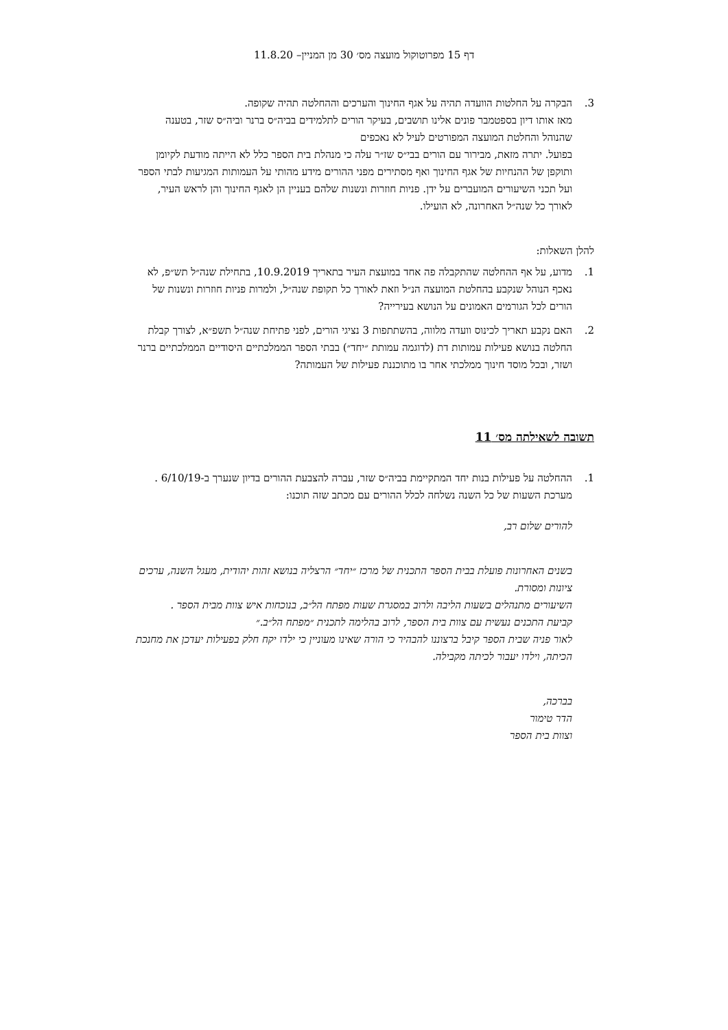דף 15 מפרוטוקול מועצה מס׳ 30 מן המניין– 11.8.20
3. הבקרה על החלטות הוועדה תהיה על אגף החינוך והערכים וההחלטה תהיה שקופה.
מאז אותו דיון בספטמבר פונים אלינו תושבים, בעיקר הורים לתלמידים בביה״ס ברנר וביה״ס שזר, בטענה שהנוהל והחלטת המועצה המפורטים לעיל לא נאכפים
בפועל. יתרה מזאת, מבירור עם הורים בבי״ס שז״ר עלה כי מנהלת בית הספר כלל לא הייתה מודעת לקיומן ותוקפן של ההנחיות של אגף החינוך ואף מסתירים מפני ההורים מידע מהותי על העמותות המגיעות לבתי הספר ועל תכני השיעורים המועברים על ידן. פניות חוזרות ונשנות שלהם בעניין הן לאגף החינוך והן לראש העיר, לאורך כל שנה״ל האחרונה, לא הועילו.
להלן השאלות:
1. מדוע, על אף ההחלטה שהתקבלה פה אחד במועצת העיר בתאריך 10.9.2019, בתחילת שנה״ל תש״פ, לא נאכף הנוהל שנקבע בהחלטת המועצה הנ״ל וזאת לאורך כל תקופת שנה״ל, ולמרות פניות חוזרות ונשנות של הורים לכל הגורמים האמונים על הנושא בעירייה?
2. האם נקבע תאריך לכינוס וועדה מלווה, בהשתתפות 3 נציגי הורים, לפני פתיחת שנה״ל תשפ״א, לצורך קבלת החלטה בנושא פעילות עמותות דת (לדוגמה עמותת ״יחד״) בבתי הספר הממלכתיים היסודיים הממלכתיים ברנר ושזר, ובכל מוסד חינוך ממלכתי אחר בו מתוכננת פעילות של העמותה?
תשובה לשאילתה מס׳ 11
1. ההחלטה על פעילות בנות יחד המתקיימת בביה״ס שזר, עברה להצבעת ההורים בדיון שנערך ב-6/10/19 . מערכת השעות של כל השנה נשלחה לכלל ההורים עם מכתב שזה תוכנו:
להורים שלום רב,
בשנים האחרונות פועלת בבית הספר התכנית של מרכז ״יחד״ הרצליה בנושא זהות יהודית, מעגל השנה, ערכים ציונות ומסורת.
השיעורים מתנהלים בשעות הליבה ולרוב במסגרת שעות מפתח הל״ב, בנוכחות איש צוות מבית הספר .
קביעת התכנים נעשית עם צוות בית הספר, לרוב בהלימה לתכנית ״מפתח הל״ב.״
לאור פניה שבית הספר קיבל ברצוננו להבהיר כי הורה שאינו מעוניין כי ילדו יקח חלק בפעילות יעדכן את מחנכת הכיתה, וילדו יעבור לכיתה מקבילה.
בברכה,
הדר טימור
וצוות בית הספר